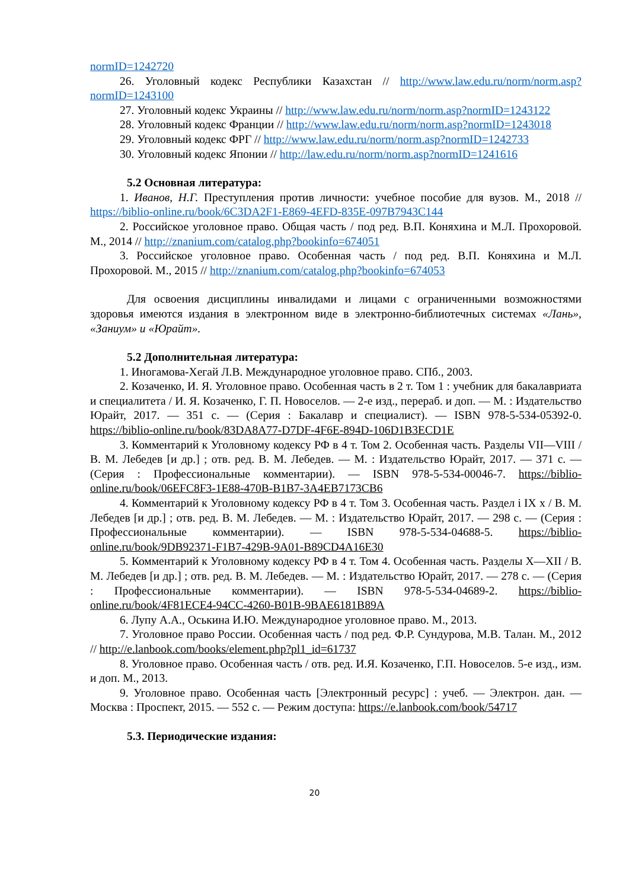normID=1242720
26. Уголовный кодекс Республики Казахстан // http://www.law.edu.ru/norm/norm.asp?normID=1243100
27. Уголовный кодекс Украины // http://www.law.edu.ru/norm/norm.asp?normID=1243122
28. Уголовный кодекс Франции // http://www.law.edu.ru/norm/norm.asp?normID=1243018
29. Уголовный кодекс ФРГ // http://www.law.edu.ru/norm/norm.asp?normID=1242733
30. Уголовный кодекс Японии // http://law.edu.ru/norm/norm.asp?normID=1241616
5.2 Основная литература:
1. Иванов, Н.Г. Преступления против личности: учебное пособие для вузов. М., 2018 // https://biblio-online.ru/book/6C3DA2F1-E869-4EFD-835E-097B7943C144
2. Российское уголовное право. Общая часть / под ред. В.П. Коняхина и М.Л. Прохоровой. М., 2014 // http://znanium.com/catalog.php?bookinfo=674051
3. Российское уголовное право. Особенная часть / под ред. В.П. Коняхина и М.Л. Прохоровой. М., 2015 // http://znanium.com/catalog.php?bookinfo=674053
Для освоения дисциплины инвалидами и лицами с ограниченными возможностями здоровья имеются издания в электронном виде в электронно-библиотечных системах «Лань», «Заниум» и «Юрайт».
5.2 Дополнительная литература:
1. Иногамова-Хегай Л.В. Международное уголовное право. СПб., 2003.
2. Козаченко, И. Я. Уголовное право. Особенная часть в 2 т. Том 1 : учебник для бакалавриата и специалитета / И. Я. Козаченко, Г. П. Новоселов. — 2-е изд., перераб. и доп. — М. : Издательство Юрайт, 2017. — 351 с. — (Серия : Бакалавр и специалист). — ISBN 978-5-534-05392-0. https://biblio-online.ru/book/83DA8A77-D7DF-4F6E-894D-106D1B3ECD1E
3. Комментарий к Уголовному кодексу РФ в 4 т. Том 2. Особенная часть. Разделы VII—VIII / В. М. Лебедев [и др.] ; отв. ред. В. М. Лебедев. — М. : Издательство Юрайт, 2017. — 371 с. — (Серия : Профессиональные комментарии). — ISBN 978-5-534-00046-7. https://biblio-online.ru/book/06EFC8F3-1E88-470B-B1B7-3A4EB7173CB6
4. Комментарий к Уголовному кодексу РФ в 4 т. Том 3. Особенная часть. Раздел і IX х / В. М. Лебедев [и др.] ; отв. ред. В. М. Лебедев. — М. : Издательство Юрайт, 2017. — 298 с. — (Серия : Профессиональные комментарии). — ISBN 978-5-534-04688-5. https://biblio-online.ru/book/9DB92371-F1B7-429B-9A01-B89CD4A16E30
5. Комментарий к Уголовному кодексу РФ в 4 т. Том 4. Особенная часть. Разделы X—XII / В. М. Лебедев [и др.] ; отв. ред. В. М. Лебедев. — М. : Издательство Юрайт, 2017. — 278 с. — (Серия : Профессиональные комментарии). — ISBN 978-5-534-04689-2. https://biblio-online.ru/book/4F81ECE4-94CC-4260-B01B-9BAE6181B89A
6. Лупу А.А., Оськина И.Ю. Международное уголовное право. М., 2013.
7. Уголовное право России. Особенная часть / под ред. Ф.Р. Сундурова, М.В. Талан. М., 2012 // http://e.lanbook.com/books/element.php?pl1_id=61737
8. Уголовное право. Особенная часть / отв. ред. И.Я. Козаченко, Г.П. Новоселов. 5-е изд., изм. и доп. М., 2013.
9. Уголовное право. Особенная часть [Электронный ресурс] : учеб. — Электрон. дан. — Москва : Проспект, 2015. — 552 с. — Режим доступа: https://e.lanbook.com/book/54717
5.3. Периодические издания:
20